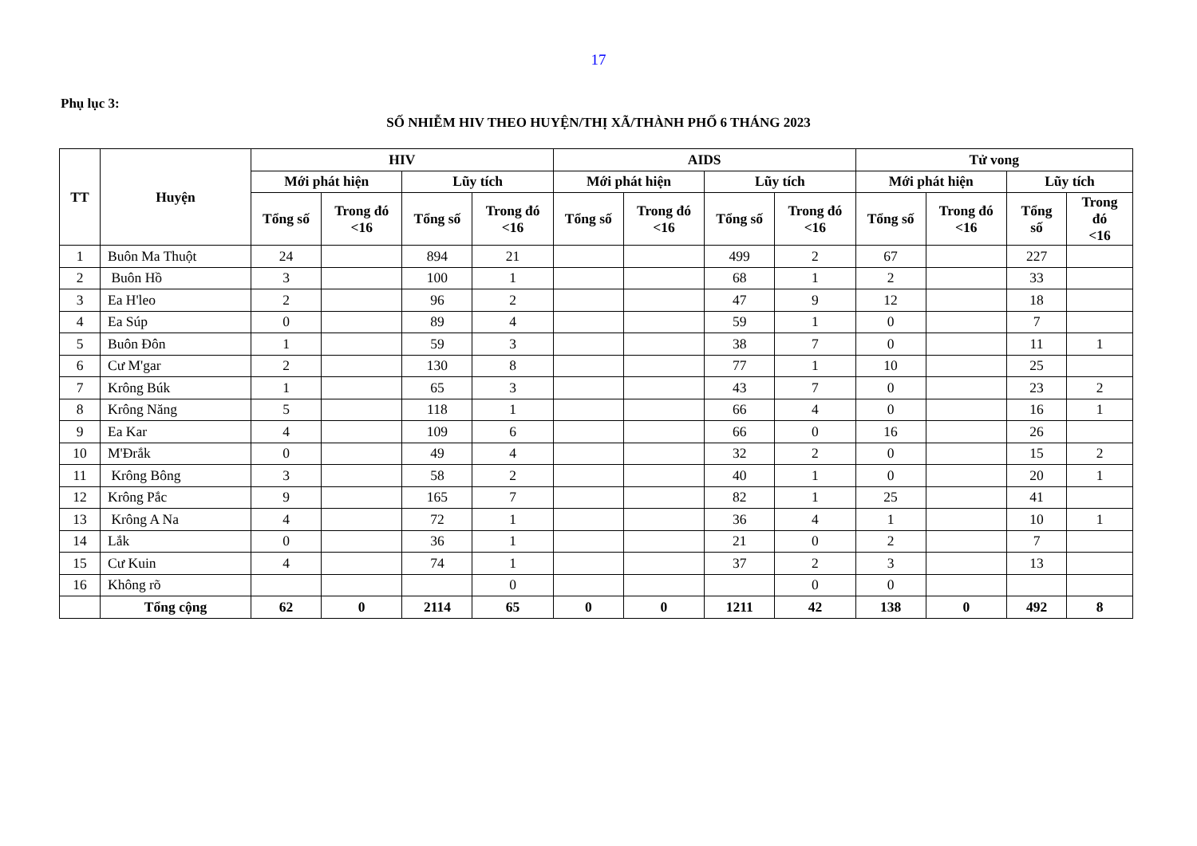17
Phụ lục 3:
SỐ NHIỄM HIV THEO HUYỆN/THỊ XÃ/THÀNH PHỐ 6 THÁNG 2023
| TT | Huyện | HIV | | | | AIDS | | | | Tử vong | | | |
| --- | --- | --- | --- | --- | --- | --- | --- | --- | --- | --- | --- | --- | --- |
| | | Mới phát hiện | | Lũy tích | | Mới phát hiện | | Lũy tích | | Mới phát hiện | | Lũy tích | |
| | | Tổng số | Trong đó <16 | Tổng số | Trong đó <16 | Tổng số | Trong đó <16 | Tổng số | Trong đó <16 | Tổng số | Trong đó <16 | Tổng số | Trong đó <16 |
| 1 | Buôn Ma Thuột | 24 | | 894 | 21 | | | 499 | 2 | 67 | | 227 | |
| 2 | Buôn Hồ | 3 | | 100 | 1 | | | 68 | 1 | 2 | | 33 | |
| 3 | Ea H'leo | 2 | | 96 | 2 | | | 47 | 9 | 12 | | 18 | |
| 4 | Ea Súp | 0 | | 89 | 4 | | | 59 | 1 | 0 | | 7 | |
| 5 | Buôn Đôn | 1 | | 59 | 3 | | | 38 | 7 | 0 | | 11 | 1 |
| 6 | Cư M'gar | 2 | | 130 | 8 | | | 77 | 1 | 10 | | 25 | |
| 7 | Krông Búk | 1 | | 65 | 3 | | | 43 | 7 | 0 | | 23 | 2 |
| 8 | Krông Năng | 5 | | 118 | 1 | | | 66 | 4 | 0 | | 16 | 1 |
| 9 | Ea Kar | 4 | | 109 | 6 | | | 66 | 0 | 16 | | 26 | |
| 10 | M'Đrắk | 0 | | 49 | 4 | | | 32 | 2 | 0 | | 15 | 2 |
| 11 | Krông Bông | 3 | | 58 | 2 | | | 40 | 1 | 0 | | 20 | 1 |
| 12 | Krông Pắc | 9 | | 165 | 7 | | | 82 | 1 | 25 | | 41 | |
| 13 | Krông A Na | 4 | | 72 | 1 | | | 36 | 4 | 1 | | 10 | 1 |
| 14 | Lắk | 0 | | 36 | 1 | | | 21 | 0 | 2 | | 7 | |
| 15 | Cư Kuin | 4 | | 74 | 1 | | | 37 | 2 | 3 | | 13 | |
| 16 | Không rõ | | | | 0 | | | | 0 | 0 | | | |
| | Tổng cộng | 62 | 0 | 2114 | 65 | 0 | 0 | 1211 | 42 | 138 | 0 | 492 | 8 |